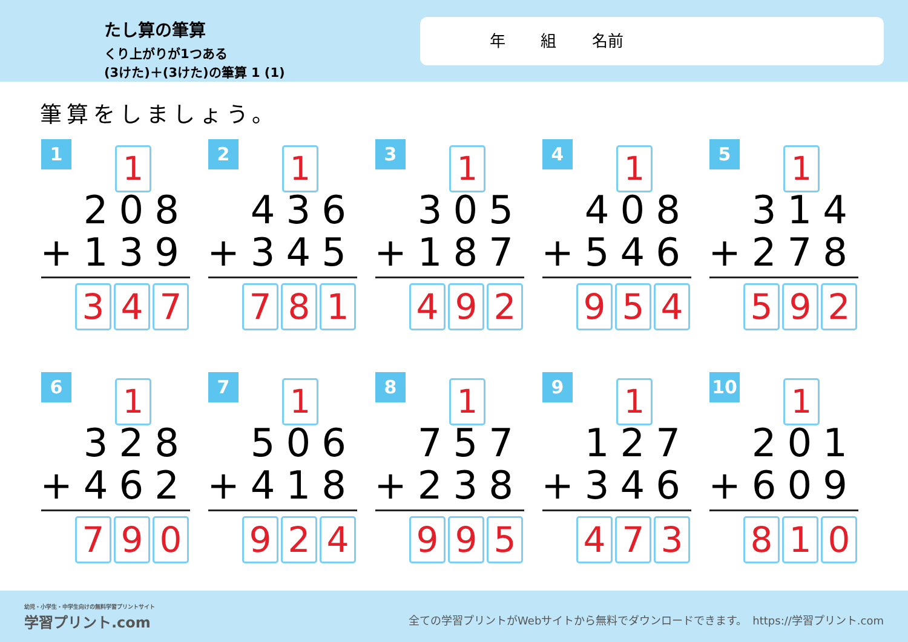たし算の筆算
くり上がりが1つある
(3けた)＋(3けた)の筆算 1 (1)
年 組 名前
筆算をしましょう。
1 1
208
+139
3 4 7
2 1
436
+345
7 8 1
3 1
305
+187
4 9 2
4 1
408
+546
9 5 4
5 1
314
+278
5 9 2
6 1
328
+462
7 9 0
7 1
506
+418
9 2 4
8 1
757
+238
9 9 5
9 1
127
+346
4 7 3
10 1
201
+609
8 1 0
幼児・小学生・中学生向けの無料学習プリントサイト
学習プリント.com
全ての学習プリントがWebサイトから無料でダウンロードできます。　https://学習プリント.com